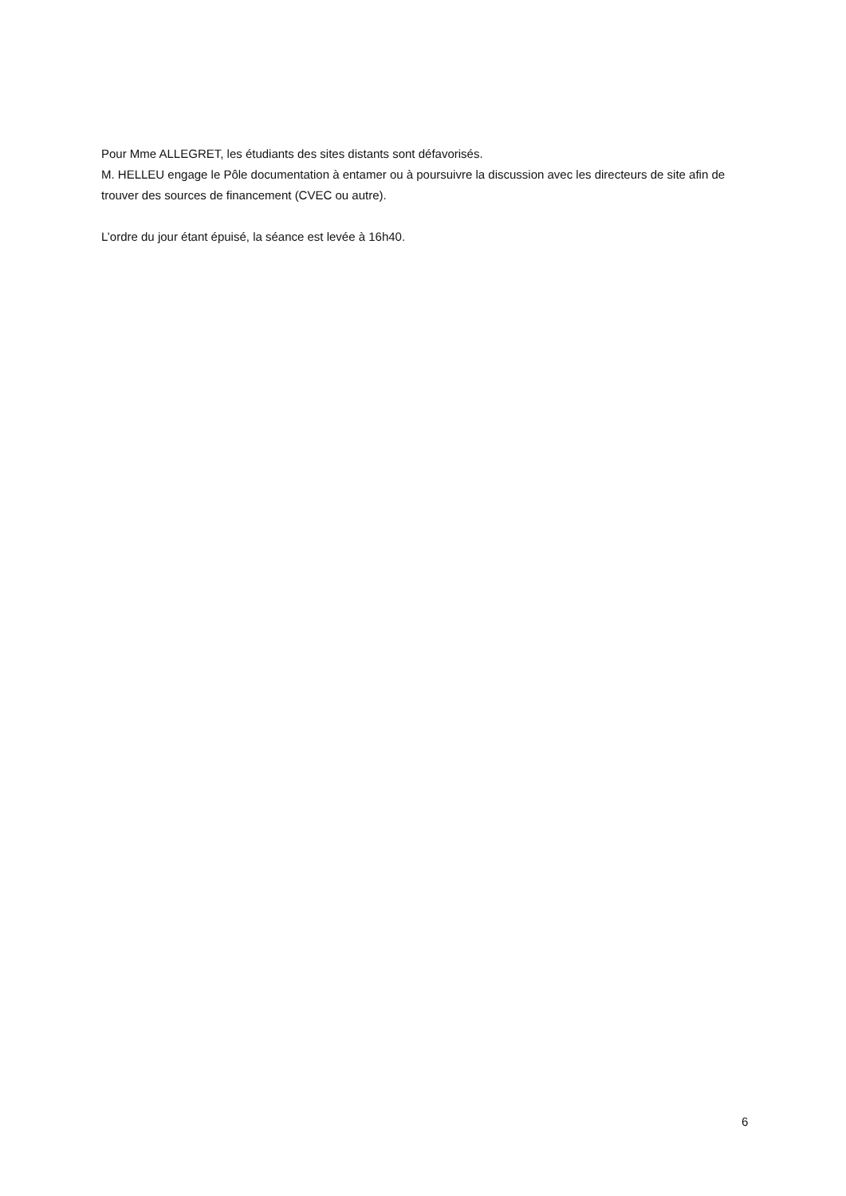Pour Mme ALLEGRET, les étudiants des sites distants sont défavorisés.
M. HELLEU engage le Pôle documentation à entamer ou à poursuivre la discussion avec les directeurs de site afin de trouver des sources de financement (CVEC ou autre).
L’ordre du jour étant épuisé, la séance est levée à 16h40.
6